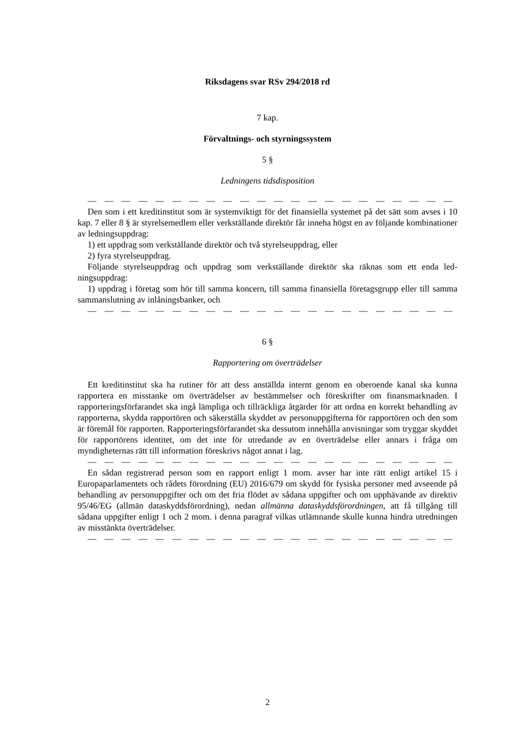Riksdagens svar RSv 294/2018 rd
7 kap.
Förvaltnings- och styrningssystem
5 §
Ledningens tidsdisposition
— — — — — — — — — — — — — — — — — — — — — — — — — —
Den som i ett kreditinstitut som är systemviktigt för det finansiella systemet på det sätt som av­ses i 10 kap. 7 eller 8 § är styrelsemedlem eller verkställande direktör får inneha högst en av föl­jande kombinationer av ledningsuppdrag:
1) ett uppdrag som verkställande direktör och två styrelseuppdrag, eller
2) fyra styrelseuppdrag.
Följande styrelseuppdrag och uppdrag som verkställande direktör ska räknas som ett enda led­ningsuppdrag:
1) uppdrag i företag som hör till samma koncern, till samma finansiella företagsgrupp eller till samma sammanslutning av inlåningsbanker, och
— — — — — — — — — — — — — — — — — — — — — — — — — —
6 §
Rapportering om överträdelser
Ett kreditinstitut ska ha rutiner för att dess anställda internt genom en oberoende kanal ska kun­na rapportera en misstanke om överträdelser av bestämmelser och föreskrifter om finansmarkna­den. I rapporteringsförfarandet ska ingå lämpliga och tillräckliga åtgärder för att ordna en korrekt behandling av rapporterna, skydda rapportören och säkerställa skyddet av personuppgifterna för rapportören och den som är föremål för rapporten. Rapporteringsförfarandet ska dessutom inne­hålla anvisningar som tryggar skyddet för rapportörens identitet, om det inte för utredande av en överträdelse eller annars i fråga om myndigheternas rätt till information föreskrivs något annat i lag.
— — — — — — — — — — — — — — — — — — — — — — — — — —
En sådan registrerad person som en rapport enligt 1 mom. avser har inte rätt enligt artikel 15 i Europaparlamentets och rådets förordning (EU) 2016/679 om skydd för fysiska personer med av­seende på behandling av personuppgifter och om det fria flödet av sådana uppgifter och om upp­hävande av direktiv 95/46/EG (allmän dataskyddsförordning), nedan allmänna dataskyddsför­ordningen, att få tillgång till sådana uppgifter enligt 1 och 2 mom. i denna paragraf vilkas utläm­nande skulle kunna hindra utredningen av misstänkta överträdelser.
— — — — — — — — — — — — — — — — — — — — — — — — — —
2